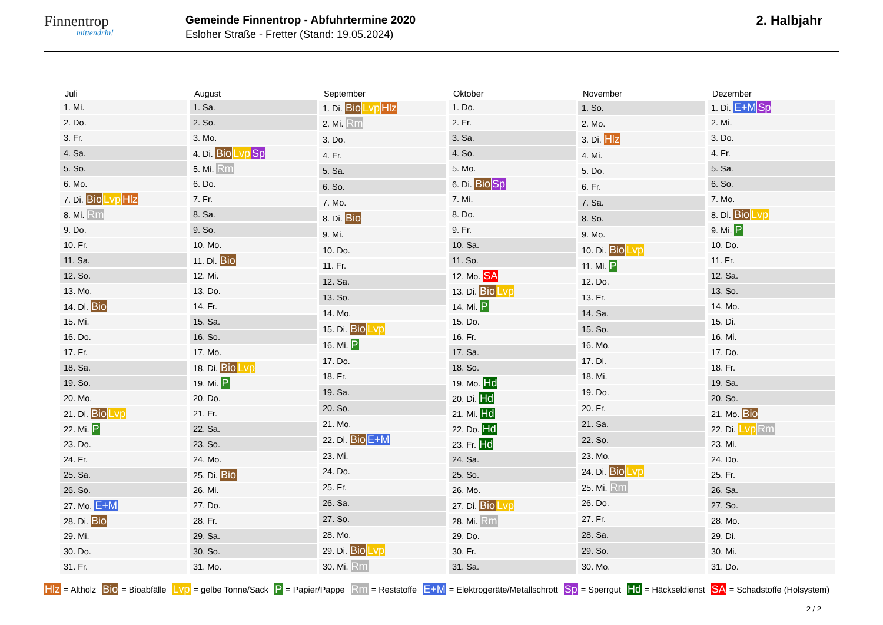Finnentrop
mittendrin!
Gemeinde Finnentrop - Abfuhrtermine 2020
Esloher Straße - Fretter (Stand: 19.05.2024)
2. Halbjahr
| Juli |
| --- |
| 1. Mi. |
| 2. Do. |
| 3. Fr. |
| 4. Sa. |
| 5. So. |
| 6. Mo. |
| 7. Di. Bio Lvp Hlz |
| 8. Mi. Rm |
| 9. Do. |
| 10. Fr. |
| 11. Sa. |
| 12. So. |
| 13. Mo. |
| 14. Di. Bio |
| 15. Mi. |
| 16. Do. |
| 17. Fr. |
| 18. Sa. |
| 19. So. |
| 20. Mo. |
| 21. Di. Bio Lvp |
| 22. Mi. P |
| 23. Do. |
| 24. Fr. |
| 25. Sa. |
| 26. So. |
| 27. Mo. E+M |
| 28. Di. Bio |
| 29. Mi. |
| 30. Do. |
| 31. Fr. |
| August |
| --- |
| 1. Sa. |
| 2. So. |
| 3. Mo. |
| 4. Di. Bio Lvp Sp |
| 5. Mi. Rm |
| 6. Do. |
| 7. Fr. |
| 8. Sa. |
| 9. So. |
| 10. Mo. |
| 11. Di. Bio |
| 12. Mi. |
| 13. Do. |
| 14. Fr. |
| 15. Sa. |
| 16. So. |
| 17. Mo. |
| 18. Di. Bio Lvp |
| 19. Mi. P |
| 20. Do. |
| 21. Fr. |
| 22. Sa. |
| 23. So. |
| 24. Mo. |
| 25. Di. Bio |
| 26. Mi. |
| 27. Do. |
| 28. Fr. |
| 29. Sa. |
| 30. So. |
| 31. Mo. |
| September |
| --- |
| 1. Di. Bio Lvp Hlz |
| 2. Mi. Rm |
| 3. Do. |
| 4. Fr. |
| 5. Sa. |
| 6. So. |
| 7. Mo. |
| 8. Di. Bio |
| 9. Mi. |
| 10. Do. |
| 11. Fr. |
| 12. Sa. |
| 13. So. |
| 14. Mo. |
| 15. Di. Bio Lvp |
| 16. Mi. P |
| 17. Do. |
| 18. Fr. |
| 19. Sa. |
| 20. So. |
| 21. Mo. |
| 22. Di. Bio E+M |
| 23. Mi. |
| 24. Do. |
| 25. Fr. |
| 26. Sa. |
| 27. So. |
| 28. Mo. |
| 29. Di. Bio Lvp |
| 30. Mi. Rm |
| Oktober |
| --- |
| 1. Do. |
| 2. Fr. |
| 3. Sa. |
| 4. So. |
| 5. Mo. |
| 6. Di. Bio Sp |
| 7. Mi. |
| 8. Do. |
| 9. Fr. |
| 10. Sa. |
| 11. So. |
| 12. Mo. SA |
| 13. Di. Bio Lvp |
| 14. Mi. P |
| 15. Do. |
| 16. Fr. |
| 17. Sa. |
| 18. So. |
| 19. Mo. Hd |
| 20. Di. Hd |
| 21. Mi. Hd |
| 22. Do. Hd |
| 23. Fr. Hd |
| 24. Sa. |
| 25. So. |
| 26. Mo. |
| 27. Di. Bio Lvp |
| 28. Mi. Rm |
| 29. Do. |
| 30. Fr. |
| 31. Sa. |
| November |
| --- |
| 1. So. |
| 2. Mo. |
| 3. Di. Hlz |
| 4. Mi. |
| 5. Do. |
| 6. Fr. |
| 7. Sa. |
| 8. So. |
| 9. Mo. |
| 10. Di. Bio Lvp |
| 11. Mi. P |
| 12. Do. |
| 13. Fr. |
| 14. Sa. |
| 15. So. |
| 16. Mo. |
| 17. Di. |
| 18. Mi. |
| 19. Do. |
| 20. Fr. |
| 21. Sa. |
| 22. So. |
| 23. Mo. |
| 24. Di. Bio Lvp |
| 25. Mi. Rm |
| 26. Do. |
| 27. Fr. |
| 28. Sa. |
| 29. So. |
| 30. Mo. |
| Dezember |
| --- |
| 1. Di. E+M Sp |
| 2. Mi. |
| 3. Do. |
| 4. Fr. |
| 5. Sa. |
| 6. So. |
| 7. Mo. |
| 8. Di. Bio Lvp |
| 9. Mi. P |
| 10. Do. |
| 11. Fr. |
| 12. Sa. |
| 13. So. |
| 14. Mo. |
| 15. Di. |
| 16. Mi. |
| 17. Do. |
| 18. Fr. |
| 19. Sa. |
| 20. So. |
| 21. Mo. Bio |
| 22. Di. Lvp Rm |
| 23. Mi. |
| 24. Do. |
| 25. Fr. |
| 26. Sa. |
| 27. So. |
| 28. Mo. |
| 29. Di. |
| 30. Mi. |
| 31. Do. |
Hlz = Altholz Bio = Bioabfälle Lvp = gelbe Tonne/Sack P = Papier/Pappe Rm = Reststoffe E+M = Elektrogeräte/Metallschrott Sp = Sperrgut Hd = Häckseldienst SA = Schadstoffe (Holsystem)
2 / 2